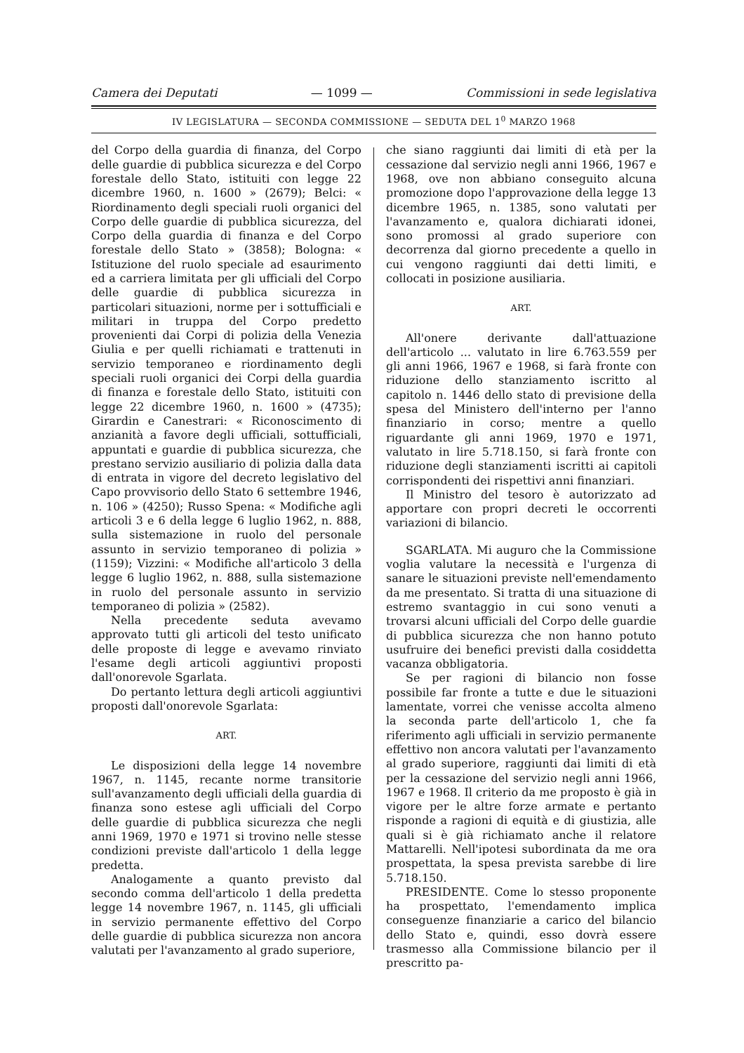Camera dei Deputati — 1099 — Commissioni in sede legislativa
IV LEGISLATURA — SECONDA COMMISSIONE — SEDUTA DEL 1<sup>0</sup> MARZO 1968
del Corpo della guardia di finanza, del Corpo delle guardie di pubblica sicurezza e del Corpo forestale dello Stato, istituiti con legge 22 dicembre 1960, n. 1600 » (2679); Belci: « Riordinamento degli speciali ruoli organici del Corpo delle guardie di pubblica sicurezza, del Corpo della guardia di finanza e del Corpo forestale dello Stato » (3858); Bologna: « Istituzione del ruolo speciale ad esaurimento ed a carriera limitata per gli ufficiali del Corpo delle guardie di pubblica sicurezza in particolari situazioni, norme per i sottufficiali e militari in truppa del Corpo predetto provenienti dai Corpi di polizia della Venezia Giulia e per quelli richiamati e trattenuti in servizio temporaneo e riordinamento degli speciali ruoli organici dei Corpi della guardia di finanza e forestale dello Stato, istituiti con legge 22 dicembre 1960, n. 1600 » (4735); Girardin e Canestrari: « Riconoscimento di anzianità a favore degli ufficiali, sottufficiali, appuntati e guardie di pubblica sicurezza, che prestano servizio ausiliario di polizia dalla data di entrata in vigore del decreto legislativo del Capo provvisorio dello Stato 6 settembre 1946, n. 106 » (4250); Russo Spena: « Modifiche agli articoli 3 e 6 della legge 6 luglio 1962, n. 888, sulla sistemazione in ruolo del personale assunto in servizio temporaneo di polizia » (1159); Vizzini: « Modifiche all'articolo 3 della legge 6 luglio 1962, n. 888, sulla sistemazione in ruolo del personale assunto in servizio temporaneo di polizia » (2582).
Nella precedente seduta avevamo approvato tutti gli articoli del testo unificato delle proposte di legge e avevamo rinviato l'esame degli articoli aggiuntivi proposti dall'onorevole Sgarlata.
Do pertanto lettura degli articoli aggiuntivi proposti dall'onorevole Sgarlata:
ART.
Le disposizioni della legge 14 novembre 1967, n. 1145, recante norme transitorie sull'avanzamento degli ufficiali della guardia di finanza sono estese agli ufficiali del Corpo delle guardie di pubblica sicurezza che negli anni 1969, 1970 e 1971 si trovino nelle stesse condizioni previste dall'articolo 1 della legge predetta.
Analogamente a quanto previsto dal secondo comma dell'articolo 1 della predetta legge 14 novembre 1967, n. 1145, gli ufficiali in servizio permanente effettivo del Corpo delle guardie di pubblica sicurezza non ancora valutati per l'avanzamento al grado superiore,
che siano raggiunti dai limiti di età per la cessazione dal servizio negli anni 1966, 1967 e 1968, ove non abbiano conseguito alcuna promozione dopo l'approvazione della legge 13 dicembre 1965, n. 1385, sono valutati per l'avanzamento e, qualora dichiarati idonei, sono promossi al grado superiore con decorrenza dal giorno precedente a quello in cui vengono raggiunti dai detti limiti, e collocati in posizione ausiliaria.
ART.
All'onere derivante dall'attuazione dell'articolo ... valutato in lire 6.763.559 per gli anni 1966, 1967 e 1968, si farà fronte con riduzione dello stanziamento iscritto al capitolo n. 1446 dello stato di previsione della spesa del Ministero dell'interno per l'anno finanziario in corso; mentre a quello riguardante gli anni 1969, 1970 e 1971, valutato in lire 5.718.150, si farà fronte con riduzione degli stanziamenti iscritti ai capitoli corrispondenti dei rispettivi anni finanziari.
Il Ministro del tesoro è autorizzato ad apportare con propri decreti le occorrenti variazioni di bilancio.
SGARLATA. Mi auguro che la Commissione voglia valutare la necessità e l'urgenza di sanare le situazioni previste nell'emendamento da me presentato. Si tratta di una situazione di estremo svantaggio in cui sono venuti a trovarsi alcuni ufficiali del Corpo delle guardie di pubblica sicurezza che non hanno potuto usufruire dei benefici previsti dalla cosiddetta vacanza obbligatoria.
Se per ragioni di bilancio non fosse possibile far fronte a tutte e due le situazioni lamentate, vorrei che venisse accolta almeno la seconda parte dell'articolo 1, che fa riferimento agli ufficiali in servizio permanente effettivo non ancora valutati per l'avanzamento al grado superiore, raggiunti dai limiti di età per la cessazione del servizio negli anni 1966, 1967 e 1968. Il criterio da me proposto è già in vigore per le altre forze armate e pertanto risponde a ragioni di equità e di giustizia, alle quali si è già richiamato anche il relatore Mattarelli. Nell'ipotesi subordinata da me ora prospettata, la spesa prevista sarebbe di lire 5.718.150.
PRESIDENTE. Come lo stesso proponente ha prospettato, l'emendamento implica conseguenze finanziarie a carico del bilancio dello Stato e, quindi, esso dovrà essere trasmesso alla Commissione bilancio per il prescritto pa-